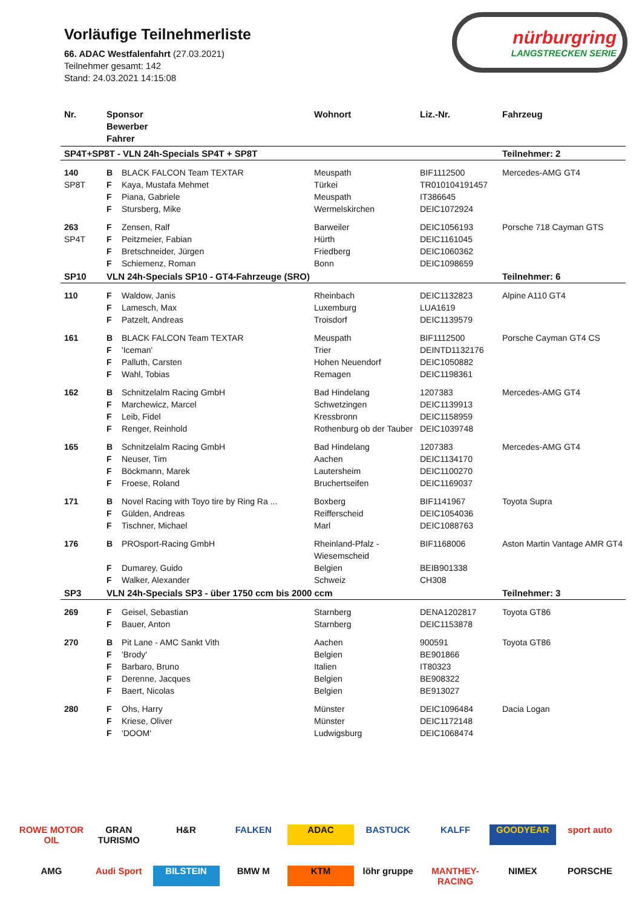Vorläufige Teilnehmerliste
66. ADAC Westfalenfahrt (27.03.2021)
Teilnehmer gesamt: 142
Stand: 24.03.2021 14:15:08
nürburgring
LANGSTRECKEN SERIE
| Nr. | Sponsor Bewerber Fahrer | | Wohnort | Liz.-Nr. | Fahrzeug |
| --- | --- | --- | --- | --- | --- |
| SP4T+SP8T - VLN 24h-Specials SP4T + SP8T | | | | | Teilnehmer: 2 |
| 140 | B | BLACK FALCON Team TEXTAR | Meuspath | BIF1112500 | Mercedes-AMG GT4 |
| SP8T | F | Kaya, Mustafa Mehmet | Türkei | TR010104191457 | |
| | F | Piana, Gabriele | Meuspath | IT386645 | |
| | F | Stursberg, Mike | Wermelskirchen | DEIC1072924 | |
| 263 | F | Zensen, Ralf | Barweiler | DEIC1056193 | Porsche 718 Cayman GTS |
| SP4T | F | Peitzmeier, Fabian | Hürth | DEIC1161045 | |
| | F | Bretschneider, Jürgen | Friedberg | DEIC1060362 | |
| | F | Schiemenz, Roman | Bonn | DEIC1098659 | |
| SP10 | VLN 24h-Specials SP10 - GT4-Fahrzeuge (SRO) | | | | Teilnehmer: 6 |
| 110 | F | Waldow, Janis | Rheinbach | DEIC1132823 | Alpine A110 GT4 |
| | F | Lamesch, Max | Luxemburg | LUA1619 | |
| | F | Patzelt, Andreas | Troisdorf | DEIC1139579 | |
| 161 | B | BLACK FALCON Team TEXTAR | Meuspath | BIF1112500 | Porsche Cayman GT4 CS |
| | F | 'Iceman' | Trier | DEINTD1132176 | |
| | F | Palluth, Carsten | Hohen Neuendorf | DEIC1050882 | |
| | F | Wahl, Tobias | Remagen | DEIC1198361 | |
| 162 | B | Schnitzelalm Racing GmbH | Bad Hindelang | 1207383 | Mercedes-AMG GT4 |
| | F | Marchewicz, Marcel | Schwetzingen | DEIC1139913 | |
| | F | Leib, Fidel | Kressbronn | DEIC1158959 | |
| | F | Renger, Reinhold | Rothenburg ob der Tauber | DEIC1039748 | |
| 165 | B | Schnitzelalm Racing GmbH | Bad Hindelang | 1207383 | Mercedes-AMG GT4 |
| | F | Neuser, Tim | Aachen | DEIC1134170 | |
| | F | Böckmann, Marek | Lautersheim | DEIC1100270 | |
| | F | Froese, Roland | Bruchertseifen | DEIC1169037 | |
| 171 | B | Novel Racing with Toyo tire by Ring Ra ... | Boxberg | BIF1141967 | Toyota Supra |
| | F | Gülden, Andreas | Reifferscheid | DEIC1054036 | |
| | F | Tischner, Michael | Marl | DEIC1088763 | |
| 176 | B | PROsport-Racing GmbH | Rheinland-Pfalz - Wiesemscheid | BIF1168006 | Aston Martin Vantage AMR GT4 |
| | F | Dumarey, Guido | Belgien | BEIB901338 | |
| | F | Walker, Alexander | Schweiz | CH308 | |
| SP3 | VLN 24h-Specials SP3 - über 1750 ccm bis 2000 ccm | | | | Teilnehmer: 3 |
| 269 | F | Geisel, Sebastian | Starnberg | DENA1202817 | Toyota GT86 |
| | F | Bauer, Anton | Starnberg | DEIC1153878 | |
| 270 | B | Pit Lane - AMC Sankt Vith | Aachen | 900591 | Toyota GT86 |
| | F | 'Brody' | Belgien | BE901866 | |
| | F | Barbaro, Bruno | Italien | IT80323 | |
| | F | Derenne, Jacques | Belgien | BE908322 | |
| | F | Baert, Nicolas | Belgien | BE913027 | |
| 280 | F | Ohs, Harry | Münster | DEIC1096484 | Dacia Logan |
| | F | Kriese, Oliver | Münster | DEIC1172148 | |
| | F | 'DOOM' | Ludwigsburg | DEIC1068474 | |
ROWE MOTOR OIL GRAN TURISMO H&R FALKEN ADAC BASTUCK KALFF GOODYEAR sport auto AMG Audi Sport BILSTEIN BMW M KTM löhr gruppe MANTHEY-RACING NIMEX PORSCHE